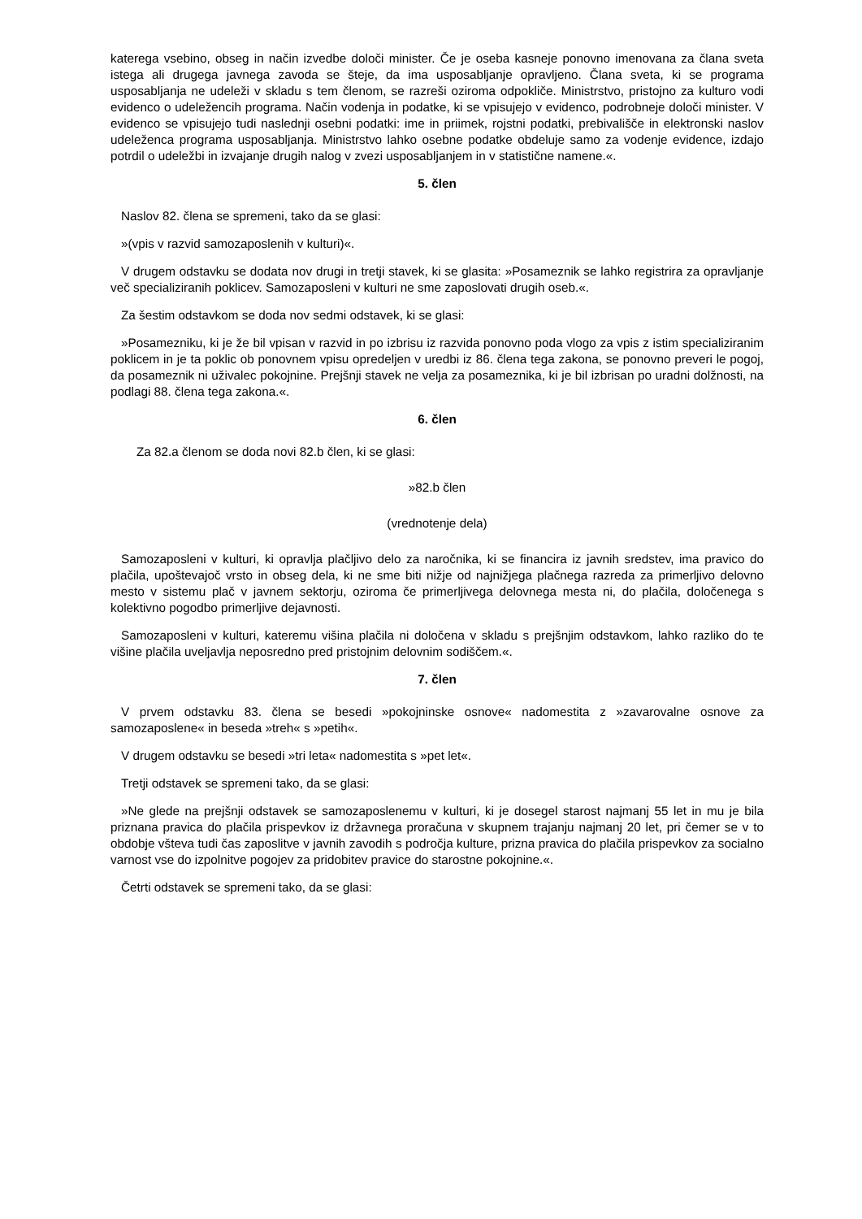katerega vsebino, obseg in način izvedbe določi minister. Če je oseba kasneje ponovno imenovana za člana sveta istega ali drugega javnega zavoda se šteje, da ima usposabljanje opravljeno. Člana sveta, ki se programa usposabljanja ne udeleži v skladu s tem členom, se razreši oziroma odpokliče. Ministrstvo, pristojno za kulturo vodi evidenco o udeležencih programa. Način vodenja in podatke, ki se vpisujejo v evidenco, podrobneje določi minister. V evidenco se vpisujejo tudi naslednji osebni podatki: ime in priimek, rojstni podatki, prebivališče in elektronski naslov udeleženca programa usposabljanja. Ministrstvo lahko osebne podatke obdeluje samo za vodenje evidence, izdajo potrdil o udeležbi in izvajanje drugih nalog v zvezi usposabljanjem in v statistične namene.«.
5. člen
Naslov 82. člena se spremeni, tako da se glasi:
»(vpis v razvid samozaposlenih v kulturi)«.
V drugem odstavku se dodata nov drugi in tretji stavek, ki se glasita: »Posameznik se lahko registrira za opravljanje več specializiranih poklicev. Samozaposleni v kulturi ne sme zaposlovati drugih oseb.«.
Za šestim odstavkom se doda nov sedmi odstavek, ki se glasi:
»Posamezniku, ki je že bil vpisan v razvid in po izbrisu iz razvida ponovno poda vlogo za vpis z istim specializiranim poklicem in je ta poklic ob ponovnem vpisu opredeljen v uredbi iz 86. člena tega zakona, se ponovno preveri le pogoj, da posameznik ni uživalec pokojnine. Prejšnji stavek ne velja za posameznika, ki je bil izbrisan po uradni dolžnosti, na podlagi 88. člena tega zakona.«.
6. člen
Za 82.a členom se doda novi 82.b člen, ki se glasi:
»82.b člen
(vrednotenje dela)
Samozaposleni v kulturi, ki opravlja plačljivo delo za naročnika, ki se financira iz javnih sredstev, ima pravico do plačila, upoštevajoč vrsto in obseg dela, ki ne sme biti nižje od najnižjega plačnega razreda za primerljivo delovno mesto v sistemu plač v javnem sektorju, oziroma če primerljivega delovnega mesta ni, do plačila, določenega s kolektivno pogodbo primerljive dejavnosti.
Samozaposleni v kulturi, kateremu višina plačila ni določena v skladu s prejšnjim odstavkom, lahko razliko do te višine plačila uveljavlja neposredno pred pristojnim delovnim sodiščem.«.
7. člen
V prvem odstavku 83. člena se besedi »pokojninske osnove« nadomestita z »zavarovalne osnove za samozaposlene« in beseda »treh« s »petih«.
V drugem odstavku se besedi »tri leta« nadomestita s »pet let«.
Tretji odstavek se spremeni tako, da se glasi:
»Ne glede na prejšnji odstavek se samozaposlenemu v kulturi, ki je dosegel starost najmanj 55 let in mu je bila priznana pravica do plačila prispevkov iz državnega proračuna v skupnem trajanju najmanj 20 let, pri čemer se v to obdobje všteva tudi čas zaposlitve v javnih zavodih s področja kulture, prizna pravica do plačila prispevkov za socialno varnost vse do izpolnitve pogojev za pridobitev pravice do starostne pokojnine.«.
Četrti odstavek se spremeni tako, da se glasi: